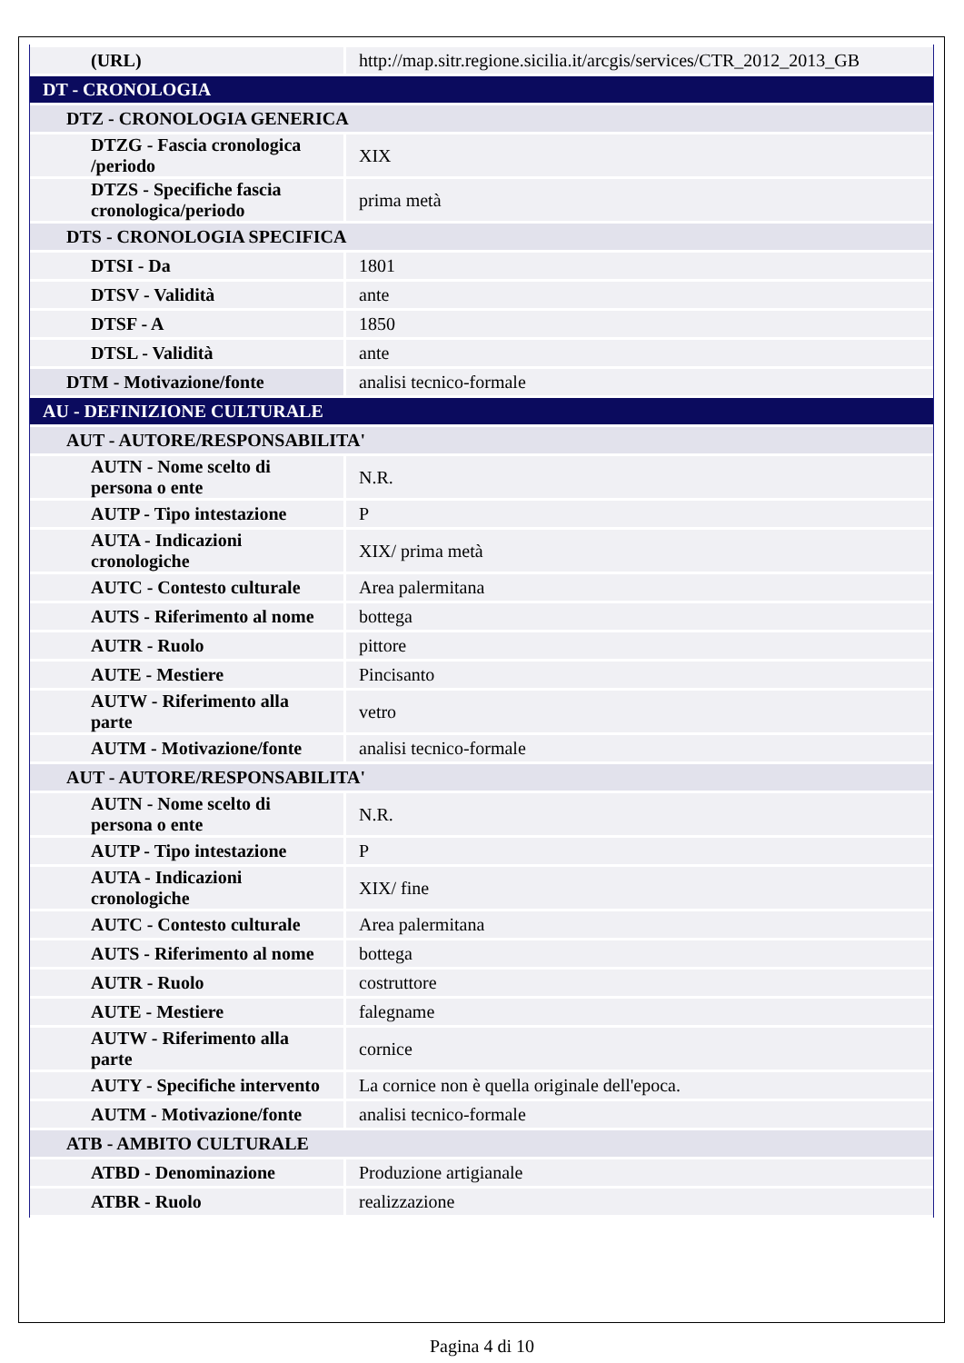| (URL) | http://map.sitr.regione.sicilia.it/arcgis/services/CTR_2012_2013_GB |
| DT - CRONOLOGIA | |
| DTZ - CRONOLOGIA GENERICA | |
| DTZG - Fascia cronologica /periodo | XIX |
| DTZS - Specifiche fascia cronologica/periodo | prima metà |
| DTS - CRONOLOGIA SPECIFICA | |
| DTSI - Da | 1801 |
| DTSV - Validità | ante |
| DTSF - A | 1850 |
| DTSL - Validità | ante |
| DTM - Motivazione/fonte | analisi tecnico-formale |
| AU - DEFINIZIONE CULTURALE | |
| AUT - AUTORE/RESPONSABILITA' | |
| AUTN - Nome scelto di persona o ente | N.R. |
| AUTP - Tipo intestazione | P |
| AUTA - Indicazioni cronologiche | XIX/ prima metà |
| AUTC - Contesto culturale | Area palermitana |
| AUTS - Riferimento al nome | bottega |
| AUTR - Ruolo | pittore |
| AUTE - Mestiere | Pincisanto |
| AUTW - Riferimento alla parte | vetro |
| AUTM - Motivazione/fonte | analisi tecnico-formale |
| AUT - AUTORE/RESPONSABILITA' | |
| AUTN - Nome scelto di persona o ente | N.R. |
| AUTP - Tipo intestazione | P |
| AUTA - Indicazioni cronologiche | XIX/ fine |
| AUTC - Contesto culturale | Area palermitana |
| AUTS - Riferimento al nome | bottega |
| AUTR - Ruolo | costruttore |
| AUTE - Mestiere | falegname |
| AUTW - Riferimento alla parte | cornice |
| AUTY - Specifiche intervento | La cornice non è quella originale dell'epoca. |
| AUTM - Motivazione/fonte | analisi tecnico-formale |
| ATB - AMBITO CULTURALE | |
| ATBD - Denominazione | Produzione artigianale |
| ATBR - Ruolo | realizzazione |
Pagina 4 di 10